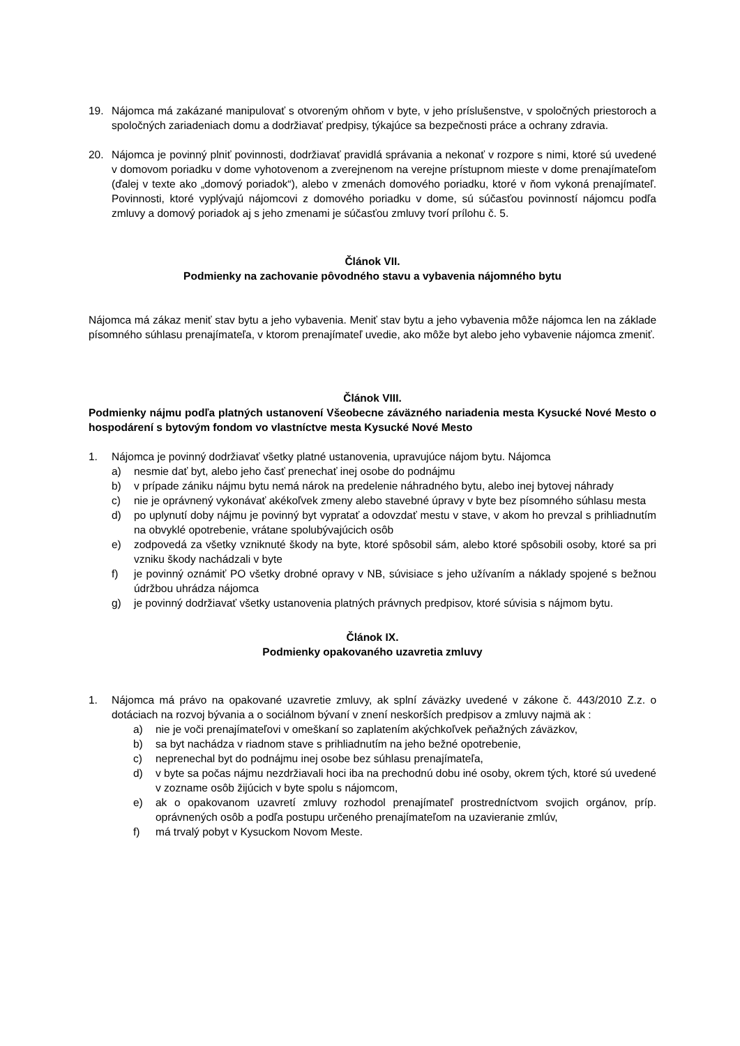19. Nájomca má zakázané manipulovať s otvoreným ohňom v byte, v jeho príslušenstve, v spoločných priestoroch a spoločných zariadeniach domu a dodržiavať predpisy, týkajúce sa bezpečnosti práce a ochrany zdravia.
20. Nájomca je povinný plniť povinnosti, dodržiavať pravidlá správania a nekonať v rozpore s nimi, ktoré sú uvedené v domovom poriadku v dome vyhotovenom a zverejnenom na verejne prístupnom mieste v dome prenajímateľom (ďalej v texte ako „domový poriadok“), alebo v zmenách domového poriadku, ktoré v ňom vykoná prenajímateľ. Povinnosti, ktoré vyplývajú nájomcovi z domového poriadku v dome, sú súčasťou povinností nájomcu podľa zmluvy a domový poriadok aj s jeho zmenami je súčasťou zmluvy tvorí prílohu č. 5.
Článok VII.
Podmienky na zachovanie pôvodného stavu a vybavenia nájomného bytu
Nájomca má zákaz meniť stav bytu a jeho vybavenia. Meniť stav bytu a jeho vybavenia môže nájomca len na základe písomného súhlasu prenajímateľa, v ktorom prenajímateľ uvedie, ako môže byt alebo jeho vybavenie nájomca zmeniť.
Článok VIII.
Podmienky nájmu podľa platných ustanovení Všeobecne záväzného nariadenia mesta Kysucké Nové Mesto o hospodárení s bytovým fondom vo vlastníctve mesta Kysucké Nové Mesto
1. Nájomca je povinný dodržiavať všetky platné ustanovenia, upravujúce nájom bytu. Nájomca
a) nesmie dať byt, alebo jeho časť prenechať inej osobe do podnájmu
b) v prípade zániku nájmu bytu nemá nárok na predelenie náhradného bytu, alebo inej bytovej náhrady
c) nie je oprávnený vykonávať akékoľvek zmeny alebo stavebné úpravy v byte bez písomného súhlasu mesta
d) po uplynutí doby nájmu je povinný byt vypratať a odovzdať mestu v stave, v akom ho prevzal s prihliadnutím na obvyklé opotrebenie, vrátane spolubývajúcich osôb
e) zodpovedá za všetky vzniknuté škody na byte, ktoré spôsobil sám, alebo ktoré spôsobili osoby, ktoré sa pri vzniku škody nachádzali v byte
f) je povinný oznámiť PO všetky drobné opravy v NB, súvisiace s jeho užívaním a náklady spojené s bežnou údržbou uhrádza nájomca
g) je povinný dodržiavať všetky ustanovenia platných právnych predpisov, ktoré súvisia s nájmom bytu.
Článok IX.
Podmienky opakovaného uzavretia zmluvy
1. Nájomca má právo na opakované uzavretie zmluvy, ak splní záväzky uvedené v zákone č. 443/2010 Z.z. o dotáciach na rozvoj bývania a o sociálnom bývaní v znení neskorších predpisov a zmluvy najmä ak :
a) nie je voči prenajímateľovi v omeškaní so zaplatením akýchkoľvek peňažných záväzkov,
b) sa byt nachádza v riadnom stave s prihliadnutím na jeho bežné opotrebenie,
c) neprenechal byt do podnájmu inej osobe bez súhlasu prenajímateľa,
d) v byte sa počas nájmu nezdržiavali hoci iba na prechodnú dobu iné osoby, okrem tých, ktoré sú uvedené v zozname osôb žijúcich v byte spolu s nájomcom,
e) ak o opakovanom uzavretí zmluvy rozhodol prenajímateľ prostredníctvom svojich orgánov, príp. oprávnených osôb a podľa postupu určeného prenajímateľom na uzavieranie zmlúv,
f) má trvalý pobyt v Kysuckom Novom Meste.